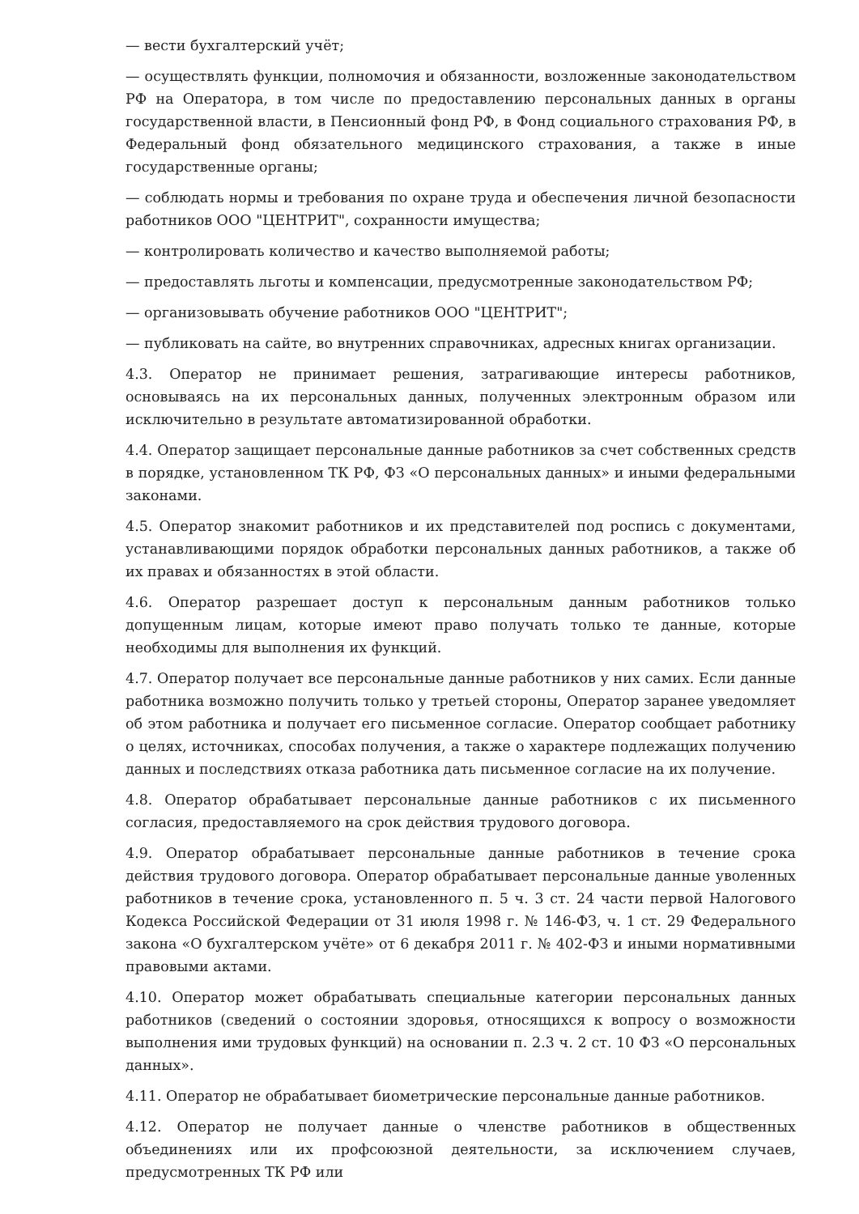— вести бухгалтерский учёт;
— осуществлять функции, полномочия и обязанности, возложенные законодательством РФ на Оператора, в том числе по предоставлению персональных данных в органы государственной власти, в Пенсионный фонд РФ, в Фонд социального страхования РФ, в Федеральный фонд обязательного медицинского страхования, а также в иные государственные органы;
— соблюдать нормы и требования по охране труда и обеспечения личной безопасности работников ООО "ЦЕНТРИТ", сохранности имущества;
— контролировать количество и качество выполняемой работы;
— предоставлять льготы и компенсации, предусмотренные законодательством РФ;
— организовывать обучение работников ООО "ЦЕНТРИТ";
— публиковать на сайте, во внутренних справочниках, адресных книгах организации.
4.3. Оператор не принимает решения, затрагивающие интересы работников, основываясь на их персональных данных, полученных электронным образом или исключительно в результате автоматизированной обработки.
4.4. Оператор защищает персональные данные работников за счет собственных средств в порядке, установленном ТК РФ, ФЗ «О персональных данных» и иными федеральными законами.
4.5. Оператор знакомит работников и их представителей под роспись с документами, устанавливающими порядок обработки персональных данных работников, а также об их правах и обязанностях в этой области.
4.6. Оператор разрешает доступ к персональным данным работников только допущенным лицам, которые имеют право получать только те данные, которые необходимы для выполнения их функций.
4.7. Оператор получает все персональные данные работников у них самих. Если данные работника возможно получить только у третьей стороны, Оператор заранее уведомляет об этом работника и получает его письменное согласие. Оператор сообщает работнику о целях, источниках, способах получения, а также о характере подлежащих получению данных и последствиях отказа работника дать письменное согласие на их получение.
4.8. Оператор обрабатывает персональные данные работников с их письменного согласия, предоставляемого на срок действия трудового договора.
4.9. Оператор обрабатывает персональные данные работников в течение срока действия трудового договора. Оператор обрабатывает персональные данные уволенных работников в течение срока, установленного п. 5 ч. 3 ст. 24 части первой Налогового Кодекса Российской Федерации от 31 июля 1998 г. № 146-ФЗ, ч. 1 ст. 29 Федерального закона «О бухгалтерском учёте» от 6 декабря 2011 г. № 402-ФЗ и иными нормативными правовыми актами.
4.10. Оператор может обрабатывать специальные категории персональных данных работников (сведений о состоянии здоровья, относящихся к вопросу о возможности выполнения ими трудовых функций) на основании п. 2.3 ч. 2 ст. 10 ФЗ «О персональных данных».
4.11. Оператор не обрабатывает биометрические персональные данные работников.
4.12. Оператор не получает данные о членстве работников в общественных объединениях или их профсоюзной деятельности, за исключением случаев, предусмотренных ТК РФ или